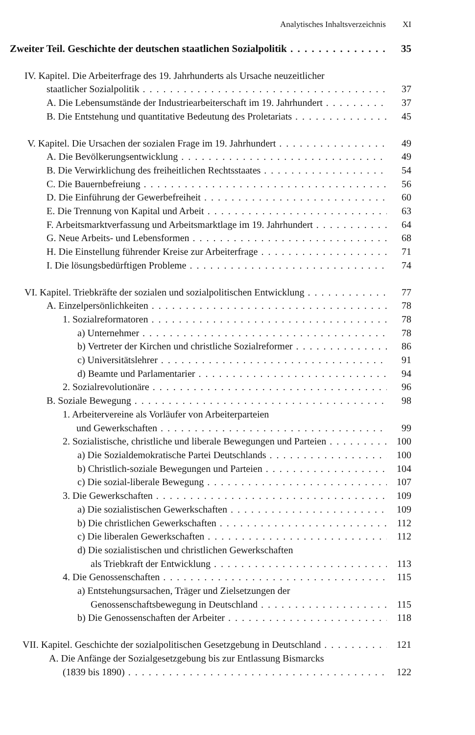Analytisches Inhaltsverzeichnis XI
Zweiter Teil. Geschichte der deutschen staatlichen Sozialpolitik 35
IV. Kapitel. Die Arbeiterfrage des 19. Jahrhunderts als Ursache neuzeitlicher
staatlicher Sozialpolitik 37
A. Die Lebensumstände der Industriearbeiterschaft im 19. Jahrhundert 37
B. Die Entstehung und quantitative Bedeutung des Proletariats 45
V. Kapitel. Die Ursachen der sozialen Frage im 19. Jahrhundert 49
A. Die Bevölkerungsentwicklung 49
B. Die Verwirklichung des freiheitlichen Rechtsstaates 54
C. Die Bauernbefreiung 56
D. Die Einführung der Gewerbefreiheit 60
E. Die Trennung von Kapital und Arbeit 63
F. Arbeitsmarktverfassung und Arbeitsmarktlage im 19. Jahrhundert 64
G. Neue Arbeits- und Lebensformen 68
H. Die Einstellung führender Kreise zur Arbeiterfrage 71
I. Die lösungsbedürftigen Probleme 74
VI. Kapitel. Triebkräfte der sozialen und sozialpolitischen Entwicklung 77
A. Einzelpersönlichkeiten 78
1. Sozialreformatoren 78
a) Unternehmer 78
b) Vertreter der Kirchen und christliche Sozialreformer 86
c) Universitätslehrer 91
d) Beamte und Parlamentarier 94
2. Sozialrevolutionäre 96
B. Soziale Bewegung 98
1. Arbeitervereine als Vorläufer von Arbeiterparteien
und Gewerkschaften 99
2. Sozialistische, christliche und liberale Bewegungen und Parteien 100
a) Die Sozialdemokratische Partei Deutschlands 100
b) Christlich-soziale Bewegungen und Parteien 104
c) Die sozial-liberale Bewegung 107
3. Die Gewerkschaften 109
a) Die sozialistischen Gewerkschaften 109
b) Die christlichen Gewerkschaften 112
c) Die liberalen Gewerkschaften 112
d) Die sozialistischen und christlichen Gewerkschaften
als Triebkraft der Entwicklung 113
4. Die Genossenschaften 115
a) Entstehungsursachen, Träger und Zielsetzungen der
Genossenschaftsbewegung in Deutschland 115
b) Die Genossenschaften der Arbeiter 118
VII. Kapitel. Geschichte der sozialpolitischen Gesetzgebung in Deutschland 121
A. Die Anfänge der Sozialgesetzgebung bis zur Entlassung Bismarcks
(1839 bis 1890) 122